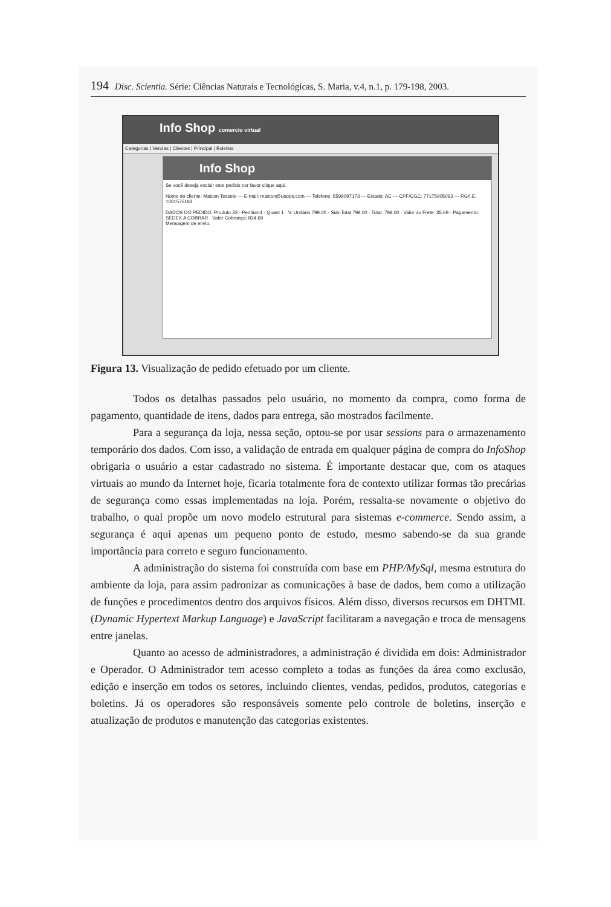194 Disc. Scientia. Série: Ciências Naturais e Tecnológicas, S. Maria, v.4, n.1, p. 179-198, 2003.
Info Shop comercio virtual
Categorias | Vendas | Clientes | Principal | Boletins
Info Shop
Se você deseja excluir este pedido por favor clique aqui.
Nome do cliente: Maicon Tessele — E-mail: maicon@uoops.com — Telefone: 5599097173 — Estado: AC — CPF/CGC: 77175905063 — RG/I.E: 1061575163
DADOS DO PEDIDO: Produto 33 - Pentium4 · Quant 1 · V. Unitário 799.00 · Sub-Total 799.00 · Total: 799.00 · Valor do Frete: 35.69 · Pagamento: SEDEX A COBRAR · Valor Cobrança: 834.69
Mensagem de envio:
Figura 13. Visualização de pedido efetuado por um cliente.
Todos os detalhas passados pelo usuário, no momento da compra, como forma de pagamento, quantidade de itens, dados para entrega, são mostrados facilmente.
Para a segurança da loja, nessa seção, optou-se por usar sessions para o armazenamento temporário dos dados. Com isso, a validação de entrada em qualquer página de compra do InfoShop obrigaria o usuário a estar cadastrado no sistema. É importante destacar que, com os ataques virtuais ao mundo da Internet hoje, ficaria totalmente fora de contexto utilizar formas tão precárias de segurança como essas implementadas na loja. Porém, ressalta-se novamente o objetivo do trabalho, o qual propõe um novo modelo estrutural para sistemas e-commerce. Sendo assim, a segurança é aqui apenas um pequeno ponto de estudo, mesmo sabendo-se da sua grande importância para correto e seguro funcionamento.
A administração do sistema foi construída com base em PHP/MySql, mesma estrutura do ambiente da loja, para assim padronizar as comunicações à base de dados, bem como a utilização de funções e procedimentos dentro dos arquivos físicos. Além disso, diversos recursos em DHTML (Dynamic Hypertext Markup Language) e JavaScript facilitaram a navegação e troca de mensagens entre janelas.
Quanto ao acesso de administradores, a administração é dividida em dois: Administrador e Operador. O Administrador tem acesso completo a todas as funções da área como exclusão, edição e inserção em todos os setores, incluindo clientes, vendas, pedidos, produtos, categorias e boletins. Já os operadores são responsáveis somente pelo controle de boletins, inserção e atualização de produtos e manutenção das categorias existentes.